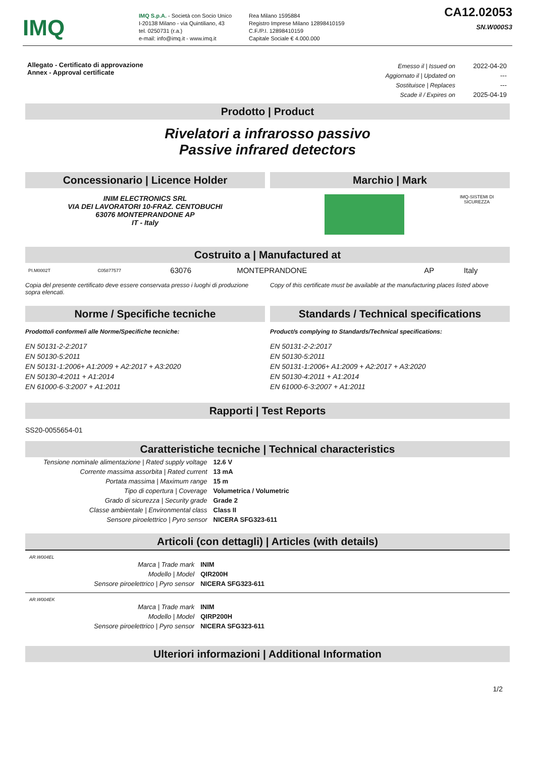IMQ
IMQ S.p.A. - Società con Socio Unico
I-20138 Milano - via Quintiliano, 43
tel. 0250731 (r.a.)
e-mail: info@imq.it - www.imq.it
Rea Milano 1595884
Registro Imprese Milano 12898410159
C.F./P.I. 12898410159
Capitale Sociale € 4.000.000
CA12.02053
SN.W000S3
Allegato - Certificato di approvazione
Annex - Approval certificate
| Emesso il / Issued on | 2022-04-20 |
| Aggiornato il / Updated on | --- |
| Sostituisce / Replaces | --- |
| Scade il / Expires on | 2025-04-19 |
Prodotto | Product
Rivelatori a infrarosso passivo
Passive infrared detectors
Concessionario | Licence Holder
INIM ELECTRONICS SRL
VIA DEI LAVORATORI 10-FRAZ. CENTOBUCHI
63076 MONTEPRANDONE AP
IT - Italy
Marchio | Mark
IMQ-SISTEMI DI
SICUREZZA
Costruito a | Manufactured at
| PI.M0002T | C05877577 | 63076 | MONTEPRANDONE | AP | Italy |
Copia del presente certificato deve essere conservata presso i luoghi di produzione sopra elencati.
Copy of this certificate must be available at the manufacturing places listed above
Norme / Specifiche tecniche
Prodotto/i conforme/i alle Norme/Specifiche tecniche:
EN 50131-2-2:2017
EN 50130-5:2011
EN 50131-1:2006+ A1:2009 + A2:2017 + A3:2020
EN 50130-4:2011 + A1:2014
EN 61000-6-3:2007 + A1:2011
Standards / Technical specifications
Product/s complying to Standards/Technical specifications:
EN 50131-2-2:2017
EN 50130-5:2011
EN 50131-1:2006+ A1:2009 + A2:2017 + A3:2020
EN 50130-4:2011 + A1:2014
EN 61000-6-3:2007 + A1:2011
Rapporti | Test Reports
SS20-0055654-01
Caratteristiche tecniche | Technical characteristics
| Tensione nominale alimentazione / Rated supply voltage | 12.6 V |
| Corrente massima assorbita / Rated current | 13 mA |
| Portata massima / Maximum range | 15 m |
| Tipo di copertura / Coverage | Volumetrica / Volumetric |
| Grado di sicurezza / Security grade | Grade 2 |
| Classe ambientale / Environmental class | Class II |
| Sensore piroelettrico / Pyro sensor | NICERA SFG323-611 |
Articoli (con dettagli) | Articles (with details)
AR.W004EL
| Marca / Trade mark | INIM |
| Modello / Model | QIR200H |
| Sensore piroelettrico / Pyro sensor | NICERA SFG323-611 |
AR.W004EK
| Marca / Trade mark | INIM |
| Modello / Model | QIRP200H |
| Sensore piroelettrico / Pyro sensor | NICERA SFG323-611 |
Ulteriori informazioni | Additional Information
1/2